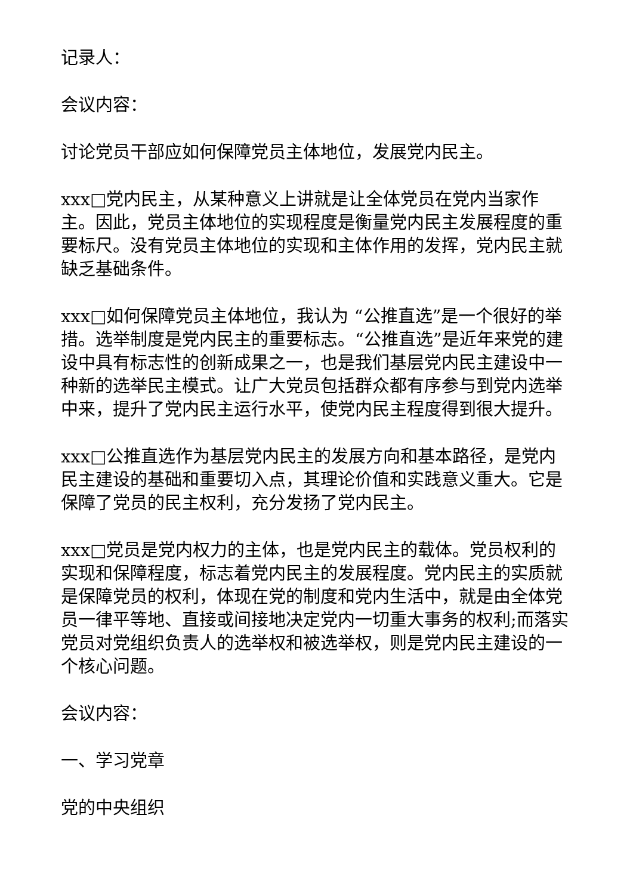记录人：
会议内容：
讨论党员干部应如何保障党员主体地位，发展党内民主。
xxx□党内民主，从某种意义上讲就是让全体党员在党内当家作主。因此，党员主体地位的实现程度是衡量党内民主发展程度的重要标尺。没有党员主体地位的实现和主体作用的发挥，党内民主就缺乏基础条件。
xxx□如何保障党员主体地位，我认为 “公推直选”是一个很好的举措。选举制度是党内民主的重要标志。“公推直选”是近年来党的建设中具有标志性的创新成果之一，也是我们基层党内民主建设中一种新的选举民主模式。让广大党员包括群众都有序参与到党内选举中来，提升了党内民主运行水平，使党内民主程度得到很大提升。
xxx□公推直选作为基层党内民主的发展方向和基本路径，是党内民主建设的基础和重要切入点，其理论价值和实践意义重大。它是保障了党员的民主权利，充分发扬了党内民主。
xxx□党员是党内权力的主体，也是党内民主的载体。党员权利的实现和保障程度，标志着党内民主的发展程度。党内民主的实质就是保障党员的权利，体现在党的制度和党内生活中，就是由全体党员一律平等地、直接或间接地决定党内一切重大事务的权利;而落实党员对党组织负责人的选举权和被选举权，则是党内民主建设的一个核心问题。
会议内容：
一、学习党章
党的中央组织